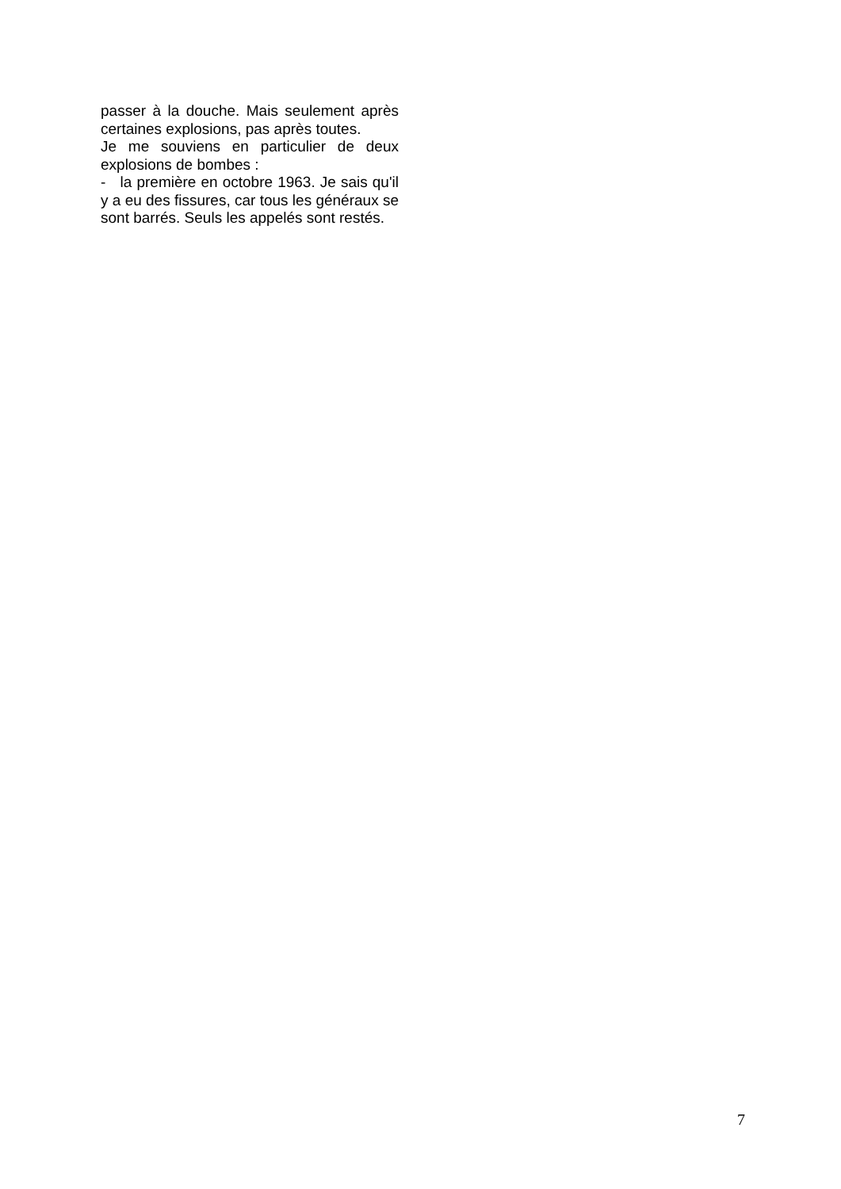passer à la douche. Mais seulement après certaines explosions, pas après toutes.
Je me souviens en particulier de deux explosions de bombes :
- la première en octobre 1963. Je sais qu'il y a eu des fissures, car tous les généraux se sont barrés. Seuls les appelés sont restés.
7